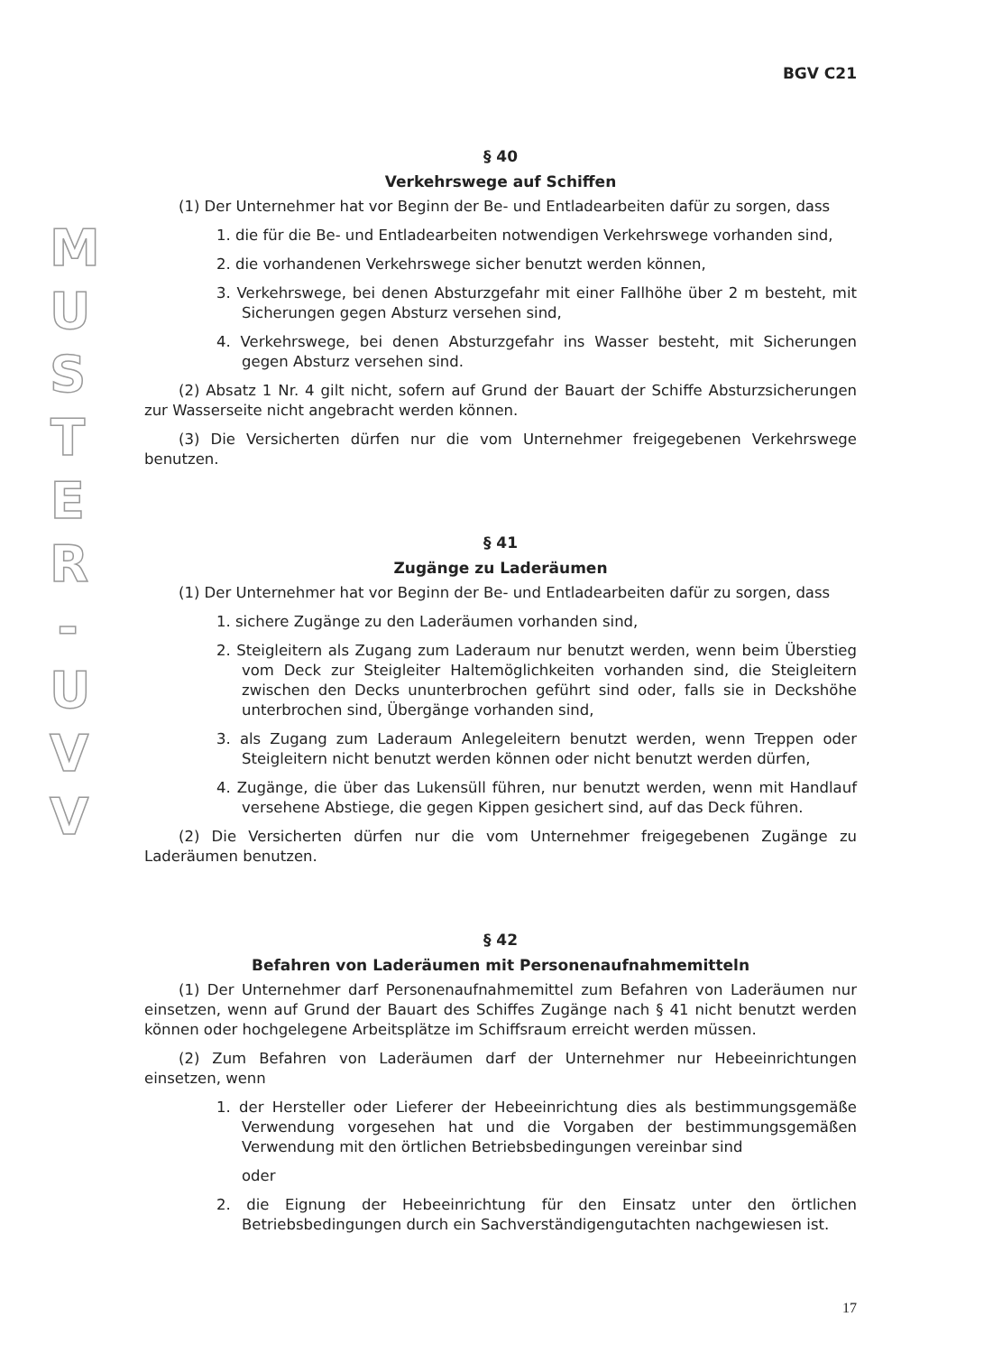M U S T E R - U V V
BGV C21
§ 40
Verkehrswege auf Schiffen
(1) Der Unternehmer hat vor Beginn der Be- und Entladearbeiten dafür zu sorgen, dass
1. die für die Be- und Entladearbeiten notwendigen Verkehrswege vorhanden sind,
2. die vorhandenen Verkehrswege sicher benutzt werden können,
3. Verkehrswege, bei denen Absturzgefahr mit einer Fallhöhe über 2 m besteht, mit Sicherungen gegen Absturz versehen sind,
4. Verkehrswege, bei denen Absturzgefahr ins Wasser besteht, mit Sicherungen gegen Absturz versehen sind.
(2) Absatz 1 Nr. 4 gilt nicht, sofern auf Grund der Bauart der Schiffe Absturzsicherungen zur Wasserseite nicht angebracht werden können.
(3) Die Versicherten dürfen nur die vom Unternehmer freigegebenen Verkehrswege benutzen.
§ 41
Zugänge zu Laderäumen
(1) Der Unternehmer hat vor Beginn der Be- und Entladearbeiten dafür zu sorgen, dass
1. sichere Zugänge zu den Laderäumen vorhanden sind,
2. Steigleitern als Zugang zum Laderaum nur benutzt werden, wenn beim Überstieg vom Deck zur Steigleiter Haltemöglichkeiten vorhanden sind, die Steigleitern zwischen den Decks ununterbrochen geführt sind oder, falls sie in Deckshöhe unterbrochen sind, Übergänge vorhanden sind,
3. als Zugang zum Laderaum Anlegeleitern benutzt werden, wenn Treppen oder Steigleitern nicht benutzt werden können oder nicht benutzt werden dürfen,
4. Zugänge, die über das Lukensüll führen, nur benutzt werden, wenn mit Handlauf versehene Abstiege, die gegen Kippen gesichert sind, auf das Deck führen.
(2) Die Versicherten dürfen nur die vom Unternehmer freigegebenen Zugänge zu Laderäumen benutzen.
§ 42
Befahren von Laderäumen mit Personenaufnahmemitteln
(1) Der Unternehmer darf Personenaufnahmemittel zum Befahren von Laderäumen nur einsetzen, wenn auf Grund der Bauart des Schiffes Zugänge nach § 41 nicht benutzt werden können oder hochgelegene Arbeitsplätze im Schiffsraum erreicht werden müssen.
(2) Zum Befahren von Laderäumen darf der Unternehmer nur Hebeeinrichtungen einsetzen, wenn
1. der Hersteller oder Lieferer der Hebeeinrichtung dies als bestimmungsgemäße Verwendung vorgesehen hat und die Vorgaben der bestimmungsgemäßen Verwendung mit den örtlichen Betriebsbedingungen vereinbar sind
oder
2. die Eignung der Hebeeinrichtung für den Einsatz unter den örtlichen Betriebsbedingungen durch ein Sachverständigengutachten nachgewiesen ist.
17